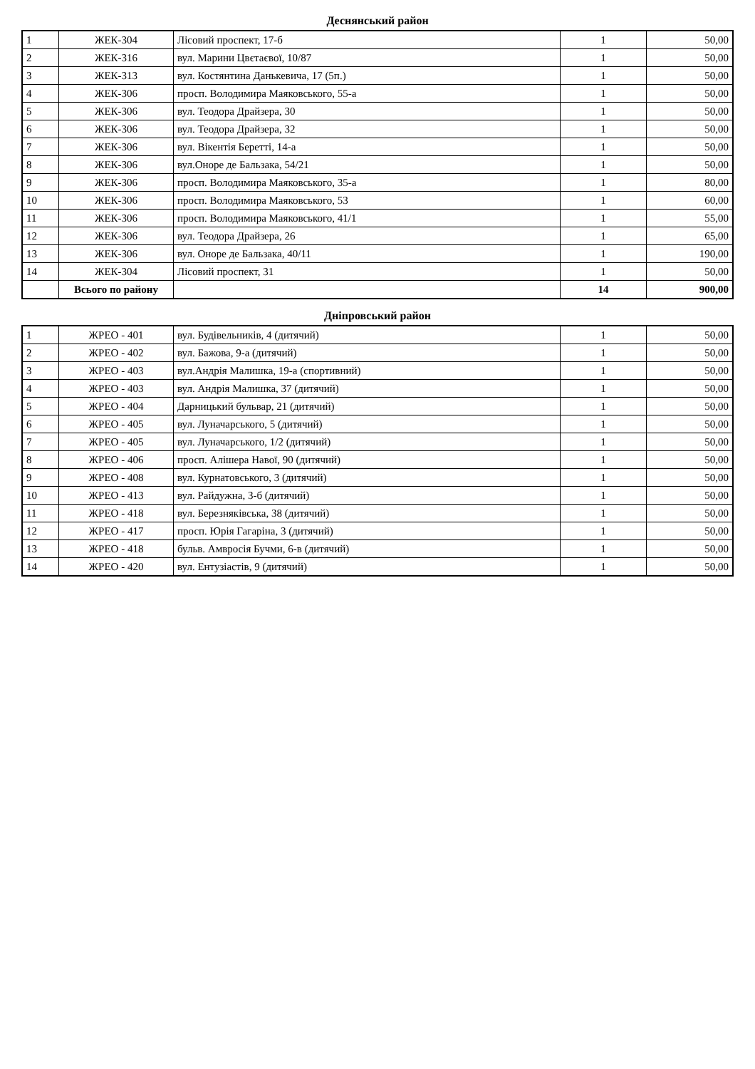Деснянський район
| 1 | ЖЕК-304 | Лісовий проспект, 17-б | 1 | 50,00 |
| 2 | ЖЕК-316 | вул. Марини Цвєтаєвої, 10/87 | 1 | 50,00 |
| 3 | ЖЕК-313 | вул. Костянтина Данькевича, 17 (5п.) | 1 | 50,00 |
| 4 | ЖЕК-306 | просп. Володимира Маяковського, 55-а | 1 | 50,00 |
| 5 | ЖЕК-306 | вул. Теодора Драйзера, 30 | 1 | 50,00 |
| 6 | ЖЕК-306 | вул. Теодора Драйзера, 32 | 1 | 50,00 |
| 7 | ЖЕК-306 | вул. Вікентія Беретті, 14-а | 1 | 50,00 |
| 8 | ЖЕК-306 | вул.Оноре де Бальзака, 54/21 | 1 | 50,00 |
| 9 | ЖЕК-306 | просп. Володимира Маяковського, 35-а | 1 | 80,00 |
| 10 | ЖЕК-306 | просп. Володимира Маяковського, 53 | 1 | 60,00 |
| 11 | ЖЕК-306 | просп. Володимира Маяковського, 41/1 | 1 | 55,00 |
| 12 | ЖЕК-306 | вул. Теодора Драйзера, 26 | 1 | 65,00 |
| 13 | ЖЕК-306 | вул. Оноре де Бальзака, 40/11 | 1 | 190,00 |
| 14 | ЖЕК-304 | Лісовий проспект, 31 | 1 | 50,00 |
| | Всього по району | | 14 | 900,00 |
Дніпровський район
| 1 | ЖРЕО - 401 | вул. Будівельників, 4 (дитячий) | 1 | 50,00 |
| 2 | ЖРЕО - 402 | вул. Бажова, 9-а (дитячий) | 1 | 50,00 |
| 3 | ЖРЕО - 403 | вул.Андрія Малишка, 19-а (спортивний) | 1 | 50,00 |
| 4 | ЖРЕО - 403 | вул. Андрія Малишка, 37 (дитячий) | 1 | 50,00 |
| 5 | ЖРЕО - 404 | Дарницький бульвар, 21 (дитячий) | 1 | 50,00 |
| 6 | ЖРЕО - 405 | вул. Луначарського, 5 (дитячий) | 1 | 50,00 |
| 7 | ЖРЕО - 405 | вул. Луначарського, 1/2 (дитячий) | 1 | 50,00 |
| 8 | ЖРЕО - 406 | просп. Алішера Навої, 90 (дитячий) | 1 | 50,00 |
| 9 | ЖРЕО - 408 | вул. Курнатовського, 3 (дитячий) | 1 | 50,00 |
| 10 | ЖРЕО - 413 | вул. Райдужна, 3-б (дитячий) | 1 | 50,00 |
| 11 | ЖРЕО - 418 | вул. Березняківська, 38 (дитячий) | 1 | 50,00 |
| 12 | ЖРЕО - 417 | просп. Юрія Гагаріна, 3 (дитячий) | 1 | 50,00 |
| 13 | ЖРЕО - 418 | бульв. Амвросія Бучми, 6-в (дитячий) | 1 | 50,00 |
| 14 | ЖРЕО - 420 | вул. Ентузіастів, 9 (дитячий) | 1 | 50,00 |